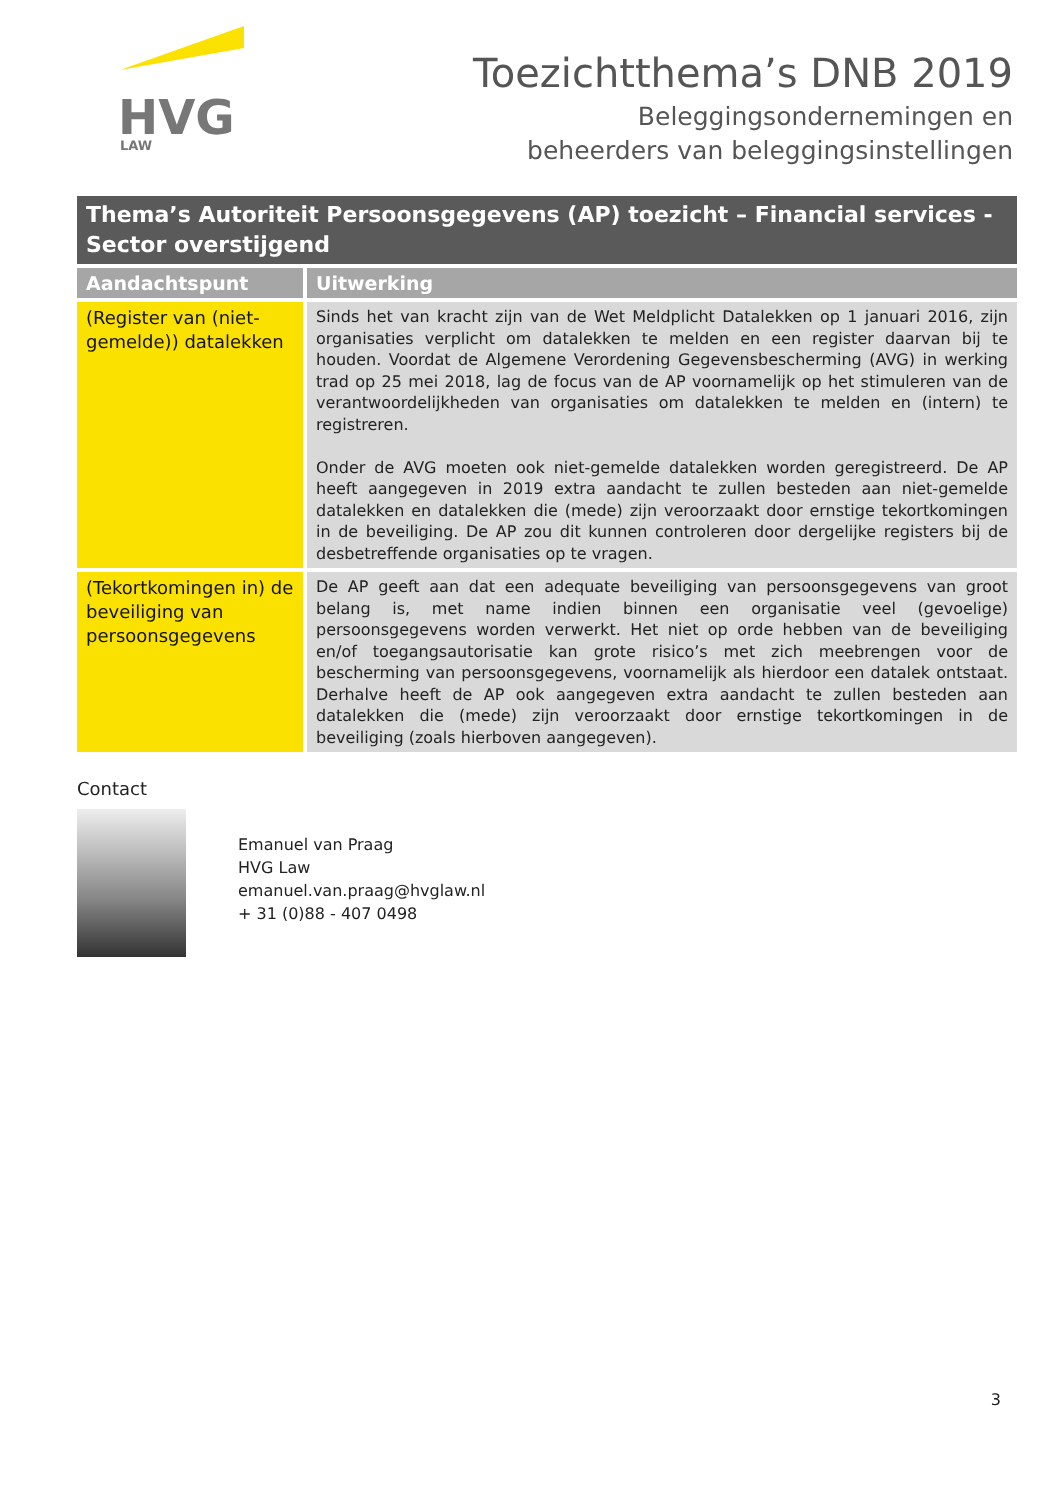HVG
LAW
Toezichtthema’s DNB 2019
Beleggingsondernemingen en
beheerders van beleggingsinstellingen
Thema’s Autoriteit Persoonsgegevens (AP) toezicht – Financial services - Sector overstijgend
| Aandachtspunt | Uitwerking |
| --- | --- |
| (Register van (niet-gemelde)) datalekken | Sinds het van kracht zijn van de Wet Meldplicht Datalekken op 1 januari 2016, zijn organisaties verplicht om datalekken te melden en een register daarvan bij te houden. Voordat de Algemene Verordening Gegevensbescherming (AVG) in werking trad op 25 mei 2018, lag de focus van de AP voornamelijk op het stimuleren van de verantwoordelijkheden van organisaties om datalekken te melden en (intern) te registreren. Onder de AVG moeten ook niet-gemelde datalekken worden geregistreerd. De AP heeft aangegeven in 2019 extra aandacht te zullen besteden aan niet-gemelde datalekken en datalekken die (mede) zijn veroorzaakt door ernstige tekortkomingen in de beveiliging. De AP zou dit kunnen controleren door dergelijke registers bij de desbetreffende organisaties op te vragen. |
| (Tekortkomingen in) de beveiliging van persoonsgegevens | De AP geeft aan dat een adequate beveiliging van persoonsgegevens van groot belang is, met name indien binnen een organisatie veel (gevoelige) persoonsgegevens worden verwerkt. Het niet op orde hebben van de beveiliging en/of toegangsautorisatie kan grote risico’s met zich meebrengen voor de bescherming van persoonsgegevens, voornamelijk als hierdoor een datalek ontstaat. Derhalve heeft de AP ook aangegeven extra aandacht te zullen besteden aan datalekken die (mede) zijn veroorzaakt door ernstige tekortkomingen in de beveiliging (zoals hierboven aangegeven). |
Contact
Emanuel van Praag
HVG Law
emanuel.van.praag@hvglaw.nl
+ 31 (0)88 - 407 0498
3